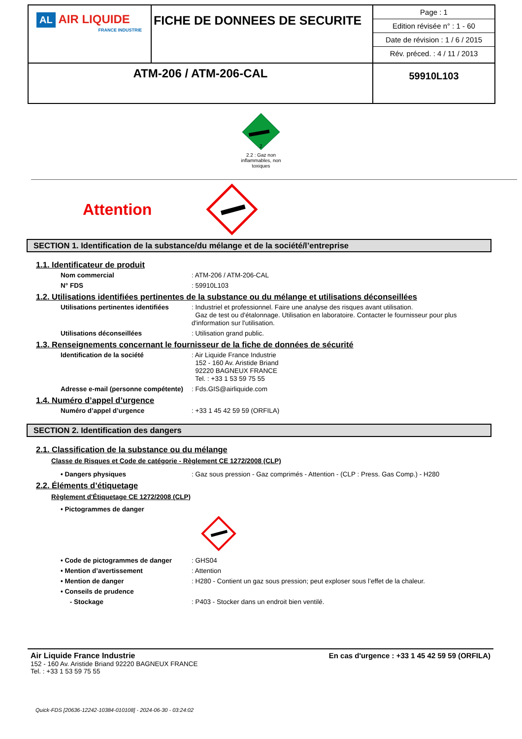| AL AIR LIQUIDE FRANCE INDUSTRIE | FICHE DE DONNEES DE SECURITE | / Page : 1 / / Edition révisée n° : 1 - 60 / / Date de révision : 1 / 6 / 2015 / / Rév. préced. : 4 / 11 / 2013 / |
| ATM-206 / ATM-206-CAL | | 59910L103 |
2
2.2 : Gaz non inflammables, non toxiques
Attention
SECTION 1. Identification de la substance/du mélange et de la société/l’entreprise
1.1. Identificateur de produit
Nom commercial : ATM-206 / ATM-206-CAL
N° FDS : 59910L103
1.2. Utilisations identifiées pertinentes de la substance ou du mélange et utilisations déconseillées
Utilisations pertinentes identifiées
: Industriel et professionnel. Faire une analyse des risques avant utilisation.
Gaz de test ou d'étalonnage. Utilisation en laboratoire. Contacter le fournisseur pour plus d'information sur l'utilisation.
Utilisations déconseillées : Utilisation grand public.
1.3. Renseignements concernant le fournisseur de la fiche de données de sécurité
Identification de la société : Air Liquide France Industrie
152 - 160 Av. Aristide Briand
92220 BAGNEUX FRANCE
Tel. : +33 1 53 59 75 55
Adresse e-mail (personne compétente)
: Fds.GIS@airliquide.com
1.4. Numéro d’appel d’urgence
Numéro d’appel d’urgence : +33 1 45 42 59 59 (ORFILA)
SECTION 2. Identification des dangers
2.1. Classification de la substance ou du mélange
Classe de Risques et Code de catégorie - Règlement CE 1272/2008 (CLP)
• Dangers physiques : Gaz sous pression - Gaz comprimés - Attention - (CLP : Press. Gas Comp.) - H280
2.2. Éléments d’étiquetage
Règlement d'Étiquetage CE 1272/2008 (CLP)
• Pictogrammes de danger
• Code de pictogrammes de danger : GHS04
• Mention d’avertissement : Attention
• Mention de danger : H280 - Contient un gaz sous pression; peut exploser sous l’effet de la chaleur.
• Conseils de prudence
- Stockage : P403 - Stocker dans un endroit bien ventilé.
Air Liquide France Industrie
152 - 160 Av. Aristide Briand 92220 BAGNEUX FRANCE
Tel. : +33 1 53 59 75 55
En cas d'urgence : +33 1 45 42 59 59 (ORFILA)
Quick-FDS [20636-12242-10384-010108] - 2024-06-30 - 03:24:02